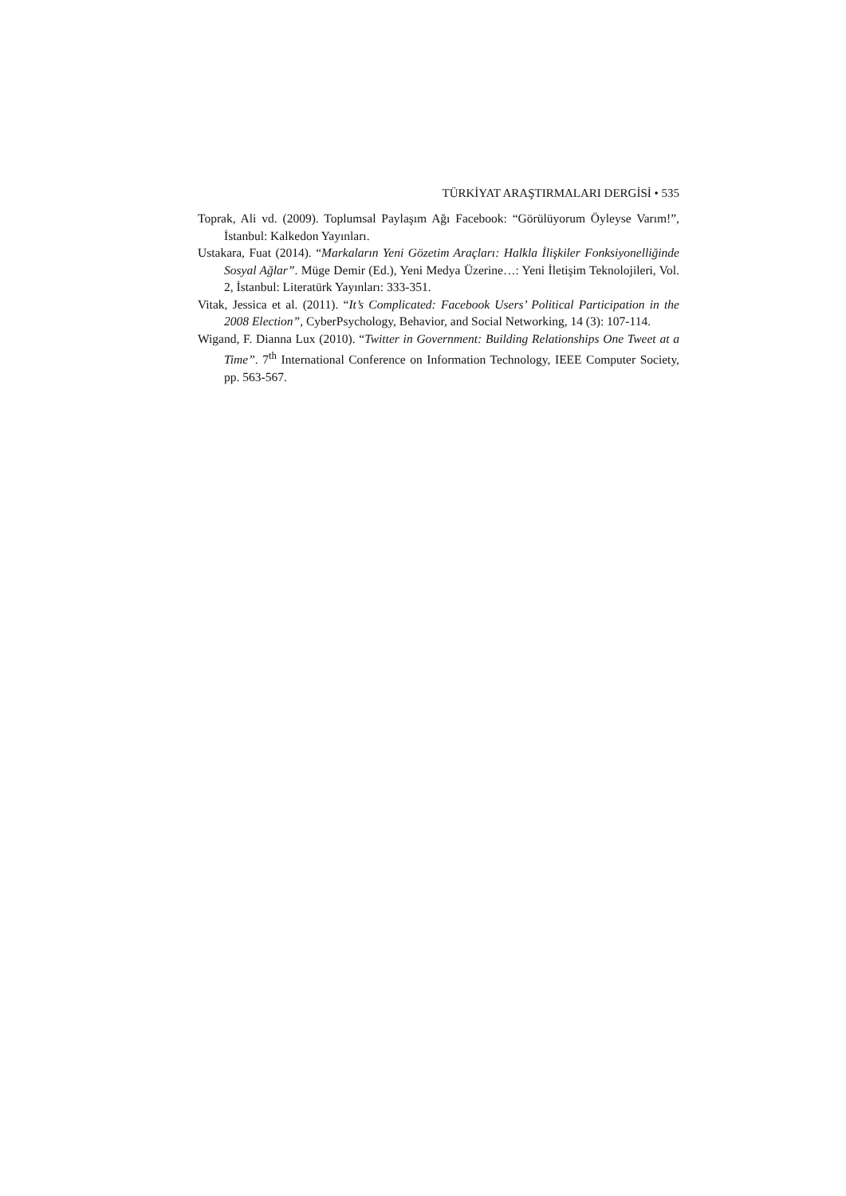TÜRKİYAT ARAŞTIRMALARI DERGİSİ • 535
Toprak, Ali vd. (2009). Toplumsal Paylaşım Ağı Facebook: “Görülüyorum Öyleyse Varım!”, İstanbul: Kalkedon Yayınları.
Ustakara, Fuat (2014). “Markaların Yeni Gözetim Araçları: Halkla İlişkiler Fonksiyonelliğinde Sosyal Ağlar”. Müge Demir (Ed.), Yeni Medya Üzerine…: Yeni İletişim Teknolojileri, Vol. 2, İstanbul: Literatürk Yayınları: 333-351.
Vitak, Jessica et al. (2011). “It’s Complicated: Facebook Users’ Political Participation in the 2008 Election”, CyberPsychology, Behavior, and Social Networking, 14 (3): 107-114.
Wigand, F. Dianna Lux (2010). “Twitter in Government: Building Relationships One Tweet at a Time”. 7<sup>th</sup> International Conference on Information Technology, IEEE Computer Society, pp. 563-567.